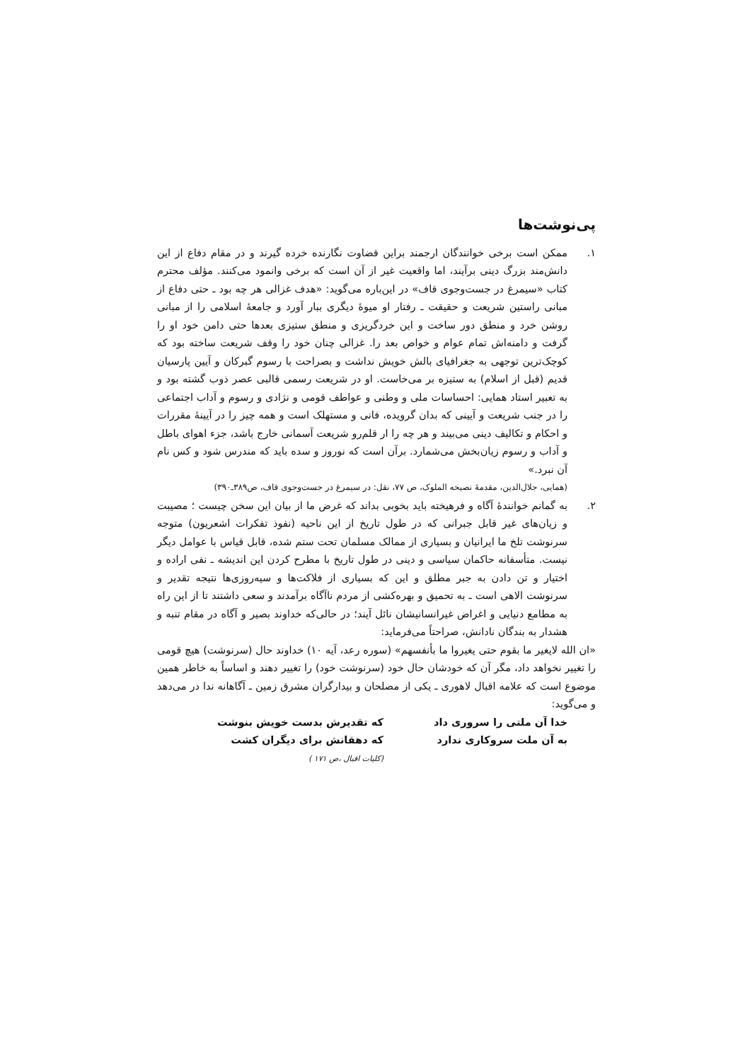پی‌نوشت‌ها
۱. ممکن است برخی خوانندگان ارجمند براین قضاوت نگارنده خرده گیرند و در مقام دفاع از این دانش‌مند بزرگ دینی برآیند، اما واقعیت غیر از آن است که برخی وانمود می‌کنند. مؤلف محترم کتاب «سیمرغ در جست‌وجوی قاف» در این‌باره می‌گوید: «هدف غزالی هر چه بود ـ حتی دفاع از مبانی راستین شریعت و حقیقت ـ رفتار او میوهٔ دیگری ببار آورد و جامعهٔ اسلامی را از مبانی روشن خرد و منطق دور ساخت و این خردگریزی و منطق ستیزی بعدها حتی دامن خود او را گرفت و دامنه‌اش تمام عوام و خواص بعد را. غزالی چنان خود را وقف شریعت ساخته بود که کوچک‌ترین توجهی به جغرافیای بالش خویش نداشت و بصراحت با رسوم گبرکان و آیین پارسیان قدیم (قبل از اسلام) به ستیزه بر می‌خاست. او در شریعت رسمی قالبی عصر ذوب گشته بود و به تعبیر استاد همایی: احساسات ملی و وطنی و عواطف قومی و نژادی و رسوم و آداب اجتماعی را در جنب شریعت و آیینی که بدان گرویده، فانی و مستهلک است و همه چیز را در آیینهٔ مقررات و احکام و تکالیف دینی می‌بیند و هر چه را ار قلم‌رو شریعت آسمانی خارج باشد، جزء اهوای باطل و آداب و رسوم زیان‌بخش می‌شمارد. برآن است که نوروز و سده باید که مندرس شود و کس نام آن نبرد.»
(همایی، جلال‌الدین، مقدمهٔ نصیحه الملوک، ص ۷۷، نقل: در سیمرغ در جست‌وجوی قاف، ص۳۸۹ـ۳۹۰)
۲. به گمانم خوانندهٔ آگاه و فرهیخته باید بخوبی بداند که غرض ما از بیان این سخن چیست ؛ مصیبت و زیان‌های غیر قابل جبرانی که در طول تاریخ از این ناحیه (نفوذ تفکرات اشعریون) متوجه سرنوشت تلخ ما ایرانیان و بسیاری از ممالک مسلمان تحت ستم شده، قابل قیاس با عوامل دیگر نیست. متأسفانه حاکمان سیاسی و دینی در طول تاریخ با مطرح کردن این اندیشه ـ نفی اراده و اختیار و تن دادن به جبر مطلق و این که بسیاری از فلاکت‌ها و سیه‌روزی‌ها نتیجه تقدیر و سرنوشت الاهی است ـ به تحمیق و بهره‌کشی از مردم ناآگاه برآمدند و سعی داشتند تا از این راه به مطامع دنیایی و اغراض غیرانسانیشان نائل آیند؛ در حالی‌که خداوند بصیر و آگاه در مقام تنبه و هشدار به بندگان نادانش، صراحتاً می‌فرماید:
«ان الله لایغیر ما بقوم حتی یغیروا ما بأنفسهم» (سوره رعد، آیه ۱۰) خداوند حال (سرنوشت) هیچ قومی را تغییر نخواهد داد، مگر آن که خودشان حال خود (سرنوشت خود) را تغییر دهند و اساساً به خاطر همین موضوع است که علامه اقبال لاهوری ـ یکی از مصلحان و بیدارگران مشرق زمین ـ آگاهانه ندا در می‌دهد و می‌گوید:
خدا آن ملتی را سروری داد که تقدیرش بدست خویش بنوشت
به آن ملت سروکاری ندارد که دهقانش برای دیگران کشت
(کلیات اقبال ،ص ۱۷۱ )